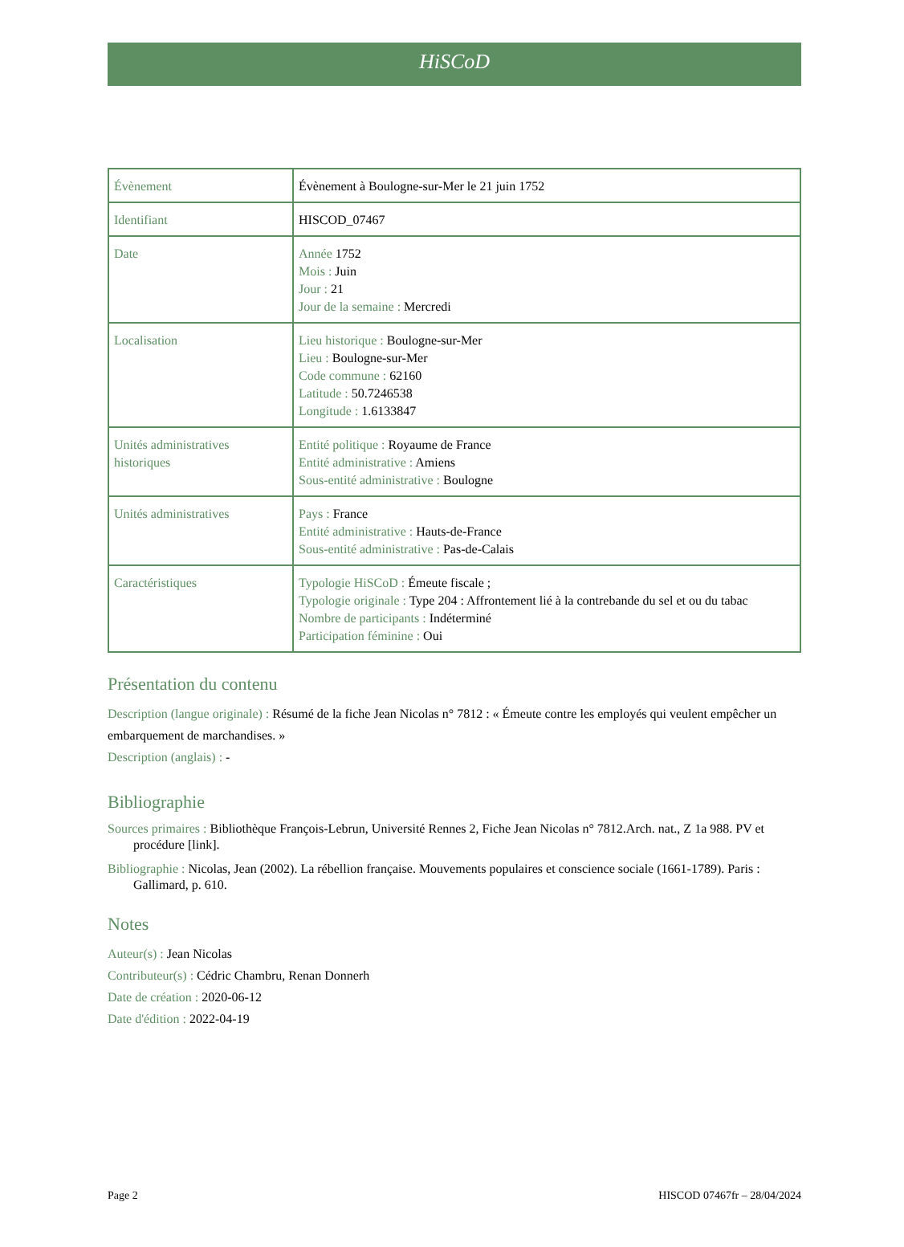HiSCoD
| Évènement | Évènement à Boulogne-sur-Mer le 21 juin 1752 |
| Identifiant | HISCOD_07467 |
| Date | Année 1752 Mois : Juin Jour : 21 Jour de la semaine : Mercredi |
| Localisation | Lieu historique : Boulogne-sur-Mer Lieu : Boulogne-sur-Mer Code commune : 62160 Latitude : 50.7246538 Longitude : 1.6133847 |
| Unités administratives historiques | Entité politique : Royaume de France Entité administrative : Amiens Sous-entité administrative : Boulogne |
| Unités administratives | Pays : France Entité administrative : Hauts-de-France Sous-entité administrative : Pas-de-Calais |
| Caractéristiques | Typologie HiSCoD : Émeute fiscale ; Typologie originale : Type 204 : Affrontement lié à la contrebande du sel et ou du tabac Nombre de participants : Indéterminé Participation féminine : Oui |
Présentation du contenu
Description (langue originale) : Résumé de la fiche Jean Nicolas n° 7812 : « Émeute contre les employés qui veulent empêcher un embarquement de marchandises. »
Description (anglais) : -
Bibliographie
Sources primaires : Bibliothèque François-Lebrun, Université Rennes 2, Fiche Jean Nicolas n° 7812.Arch. nat., Z 1a 988. PV et procédure [link].
Bibliographie : Nicolas, Jean (2002). La rébellion française. Mouvements populaires et conscience sociale (1661-1789). Paris : Gallimard, p. 610.
Notes
Auteur(s) : Jean Nicolas
Contributeur(s) : Cédric Chambru, Renan Donnerh
Date de création : 2020-06-12
Date d'édition : 2022-04-19
Page 2 HISCOD 07467fr – 28/04/2024